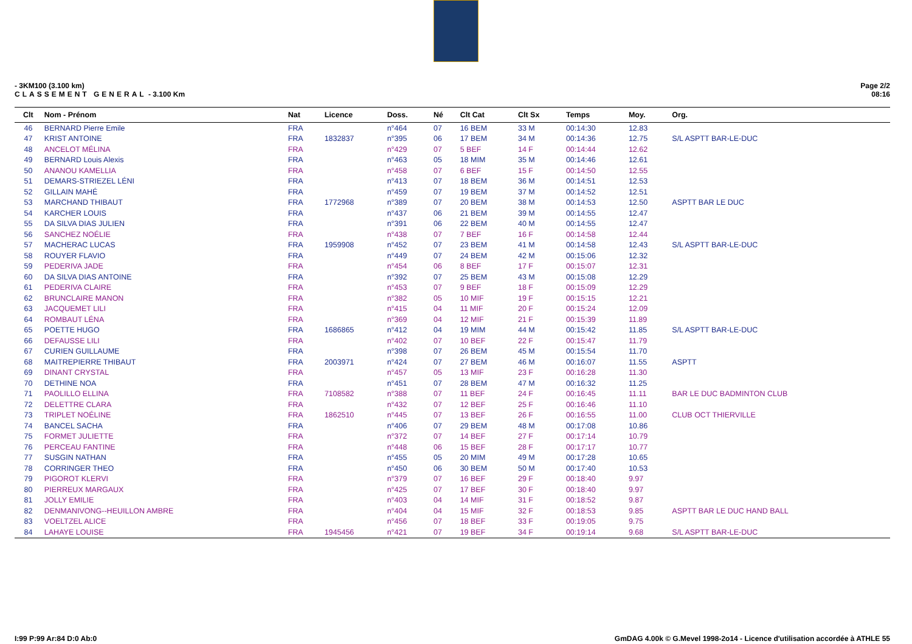- 3KM100 (3.100 km)
CLASSEMENT GENERAL - 3.100 Km
Page 2/2
08:16
| Clt | Nom - Prénom | Nat | Licence | Doss. | Né | Clt Cat | Clt Sx | Temps | Moy. | Org. |
| --- | --- | --- | --- | --- | --- | --- | --- | --- | --- | --- |
| 46 | BERNARD Pierre Emile | FRA | | n°464 | 07 | 16 BEM | 33 M | 00:14:30 | 12.83 | |
| 47 | KRIST ANTOINE | FRA | 1832837 | n°395 | 06 | 17 BEM | 34 M | 00:14:36 | 12.75 | S/L ASPTT BAR-LE-DUC |
| 48 | ANCELOT MÉLINA | FRA | | n°429 | 07 | 5 BEF | 14 F | 00:14:44 | 12.62 | |
| 49 | BERNARD Louis Alexis | FRA | | n°463 | 05 | 18 MIM | 35 M | 00:14:46 | 12.61 | |
| 50 | ANANOU KAMELLIA | FRA | | n°458 | 07 | 6 BEF | 15 F | 00:14:50 | 12.55 | |
| 51 | DEMARS-STRIEZEL LÉNI | FRA | | n°413 | 07 | 18 BEM | 36 M | 00:14:51 | 12.53 | |
| 52 | GILLAIN MAHÉ | FRA | | n°459 | 07 | 19 BEM | 37 M | 00:14:52 | 12.51 | |
| 53 | MARCHAND THIBAUT | FRA | 1772968 | n°389 | 07 | 20 BEM | 38 M | 00:14:53 | 12.50 | ASPTT BAR LE DUC |
| 54 | KARCHER LOUIS | FRA | | n°437 | 06 | 21 BEM | 39 M | 00:14:55 | 12.47 | |
| 55 | DA SILVA DIAS JULIEN | FRA | | n°391 | 06 | 22 BEM | 40 M | 00:14:55 | 12.47 | |
| 56 | SANCHEZ NOÉLIE | FRA | | n°438 | 07 | 7 BEF | 16 F | 00:14:58 | 12.44 | |
| 57 | MACHERAC LUCAS | FRA | 1959908 | n°452 | 07 | 23 BEM | 41 M | 00:14:58 | 12.43 | S/L ASPTT BAR-LE-DUC |
| 58 | ROUYER FLAVIO | FRA | | n°449 | 07 | 24 BEM | 42 M | 00:15:06 | 12.32 | |
| 59 | PEDERIVA JADE | FRA | | n°454 | 06 | 8 BEF | 17 F | 00:15:07 | 12.31 | |
| 60 | DA SILVA DIAS ANTOINE | FRA | | n°392 | 07 | 25 BEM | 43 M | 00:15:08 | 12.29 | |
| 61 | PEDERIVA CLAIRE | FRA | | n°453 | 07 | 9 BEF | 18 F | 00:15:09 | 12.29 | |
| 62 | BRUNCLAIRE MANON | FRA | | n°382 | 05 | 10 MIF | 19 F | 00:15:15 | 12.21 | |
| 63 | JACQUEMET LILI | FRA | | n°415 | 04 | 11 MIF | 20 F | 00:15:24 | 12.09 | |
| 64 | ROMBAUT LÉNA | FRA | | n°369 | 04 | 12 MIF | 21 F | 00:15:39 | 11.89 | |
| 65 | POETTE HUGO | FRA | 1686865 | n°412 | 04 | 19 MIM | 44 M | 00:15:42 | 11.85 | S/L ASPTT BAR-LE-DUC |
| 66 | DEFAUSSE LILI | FRA | | n°402 | 07 | 10 BEF | 22 F | 00:15:47 | 11.79 | |
| 67 | CURIEN GUILLAUME | FRA | | n°398 | 07 | 26 BEM | 45 M | 00:15:54 | 11.70 | |
| 68 | MAITREPIERRE THIBAUT | FRA | 2003971 | n°424 | 07 | 27 BEM | 46 M | 00:16:07 | 11.55 | ASPTT |
| 69 | DINANT CRYSTAL | FRA | | n°457 | 05 | 13 MIF | 23 F | 00:16:28 | 11.30 | |
| 70 | DETHINE NOA | FRA | | n°451 | 07 | 28 BEM | 47 M | 00:16:32 | 11.25 | |
| 71 | PAOLILLO ELLINA | FRA | 7108582 | n°388 | 07 | 11 BEF | 24 F | 00:16:45 | 11.11 | BAR LE DUC BADMINTON CLUB |
| 72 | DELETTRE CLARA | FRA | | n°432 | 07 | 12 BEF | 25 F | 00:16:46 | 11.10 | |
| 73 | TRIPLET NOÉLINE | FRA | 1862510 | n°445 | 07 | 13 BEF | 26 F | 00:16:55 | 11.00 | CLUB OCT THIERVILLE |
| 74 | BANCEL SACHA | FRA | | n°406 | 07 | 29 BEM | 48 M | 00:17:08 | 10.86 | |
| 75 | FORMET JULIETTE | FRA | | n°372 | 07 | 14 BEF | 27 F | 00:17:14 | 10.79 | |
| 76 | PERCEAU FANTINE | FRA | | n°448 | 06 | 15 BEF | 28 F | 00:17:17 | 10.77 | |
| 77 | SUSGIN NATHAN | FRA | | n°455 | 05 | 20 MIM | 49 M | 00:17:28 | 10.65 | |
| 78 | CORRINGER THEO | FRA | | n°450 | 06 | 30 BEM | 50 M | 00:17:40 | 10.53 | |
| 79 | PIGOROT KLERVI | FRA | | n°379 | 07 | 16 BEF | 29 F | 00:18:40 | 9.97 | |
| 80 | PIERREUX MARGAUX | FRA | | n°425 | 07 | 17 BEF | 30 F | 00:18:40 | 9.97 | |
| 81 | JOLLY EMILIE | FRA | | n°403 | 04 | 14 MIF | 31 F | 00:18:52 | 9.87 | |
| 82 | DENMANIVONG--HEUILLON AMBRE | FRA | | n°404 | 04 | 15 MIF | 32 F | 00:18:53 | 9.85 | ASPTT BAR LE DUC HAND BALL |
| 83 | VOELTZEL ALICE | FRA | | n°456 | 07 | 18 BEF | 33 F | 00:19:05 | 9.75 | |
| 84 | LAHAYE LOUISE | FRA | 1945456 | n°421 | 07 | 19 BEF | 34 F | 00:19:14 | 9.68 | S/L ASPTT BAR-LE-DUC |
I:99 P:99 Ar:84 D:0 Ab:0 GmDAG 4.00k © G.Mevel 1998-2o14 - Licence d'utilisation accordée à ATHLE 55